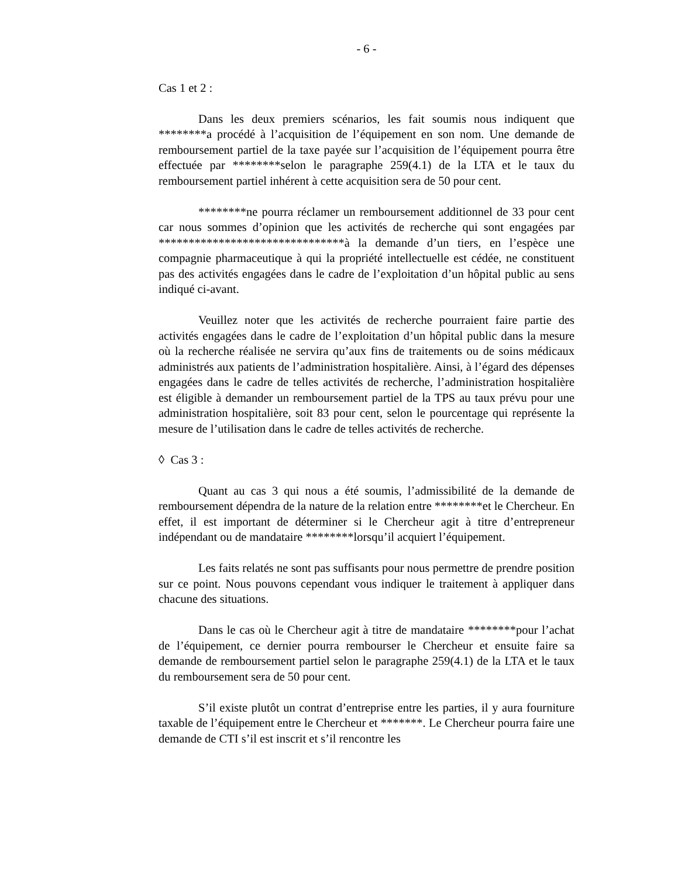- 6 -
Cas 1 et 2 :
Dans les deux premiers scénarios, les fait soumis nous indiquent que ********a procédé à l’acquisition de l’équipement en son nom. Une demande de remboursement partiel de la taxe payée sur l’acquisition de l’équipement pourra être effectuée par ********selon le paragraphe 259(4.1) de la LTA et le taux du remboursement partiel inhérent à cette acquisition sera de 50 pour cent.
********ne pourra réclamer un remboursement additionnel de 33 pour cent car nous sommes d’opinion que les activités de recherche qui sont engagées par *******************************à la demande d’un tiers, en l’espèce une compagnie pharmaceutique à qui la propriété intellectuelle est cédée, ne constituent pas des activités engagées dans le cadre de l’exploitation d’un hôpital public au sens indiqué ci-avant.
Veuillez noter que les activités de recherche pourraient faire partie des activités engagées dans le cadre de l’exploitation d’un hôpital public dans la mesure où la recherche réalisée ne servira qu’aux fins de traitements ou de soins médicaux administrés aux patients de l’administration hospitalière. Ainsi, à l’égard des dépenses engagées dans le cadre de telles activités de recherche, l’administration hospitalière est éligible à demander un remboursement partiel de la TPS au taux prévu pour une administration hospitalière, soit 83 pour cent, selon le pourcentage qui représente la mesure de l’utilisation dans le cadre de telles activités de recherche.
◊ Cas 3 :
Quant au cas 3 qui nous a été soumis, l’admissibilité de la demande de remboursement dépendra de la nature de la relation entre ********et le Chercheur. En effet, il est important de déterminer si le Chercheur agit à titre d’entrepreneur indépendant ou de mandataire ********lorsqu’il acquiert l’équipement.
Les faits relatés ne sont pas suffisants pour nous permettre de prendre position sur ce point. Nous pouvons cependant vous indiquer le traitement à appliquer dans chacune des situations.
Dans le cas où le Chercheur agit à titre de mandataire ********pour l’achat de l’équipement, ce dernier pourra rembourser le Chercheur et ensuite faire sa demande de remboursement partiel selon le paragraphe 259(4.1) de la LTA et le taux du remboursement sera de 50 pour cent.
S’il existe plutôt un contrat d’entreprise entre les parties, il y aura fourniture taxable de l’équipement entre le Chercheur et *******. Le Chercheur pourra faire une demande de CTI s’il est inscrit et s’il rencontre les